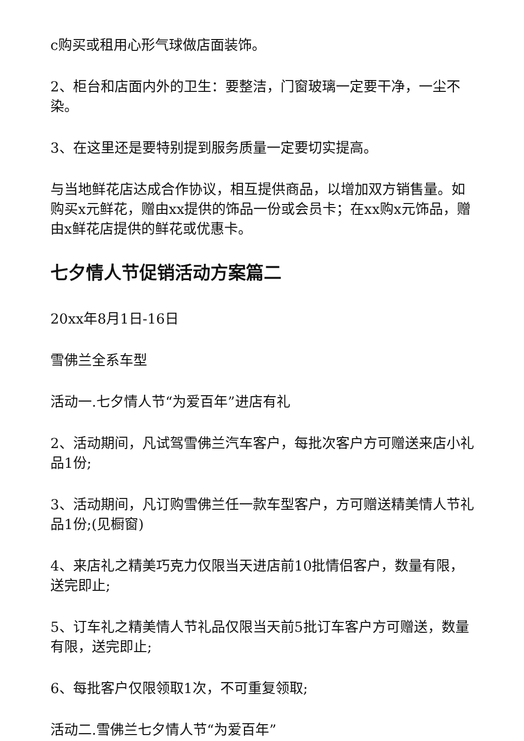c购买或租用心形气球做店面装饰。
2、柜台和店面内外的卫生：要整洁，门窗玻璃一定要干净，一尘不染。
3、在这里还是要特别提到服务质量一定要切实提高。
与当地鲜花店达成合作协议，相互提供商品，以增加双方销售量。如购买x元鲜花，赠由xx提供的饰品一份或会员卡；在xx购x元饰品，赠由x鲜花店提供的鲜花或优惠卡。
七夕情人节促销活动方案篇二
20xx年8月1日-16日
雪佛兰全系车型
活动一.七夕情人节“为爱百年”进店有礼
2、活动期间，凡试驾雪佛兰汽车客户，每批次客户方可赠送来店小礼品1份;
3、活动期间，凡订购雪佛兰任一款车型客户，方可赠送精美情人节礼品1份;(见橱窗)
4、来店礼之精美巧克力仅限当天进店前10批情侣客户，数量有限，送完即止;
5、订车礼之精美情人节礼品仅限当天前5批订车客户方可赠送，数量有限，送完即止;
6、每批客户仅限领取1次，不可重复领取;
活动二.雪佛兰七夕情人节“为爱百年”